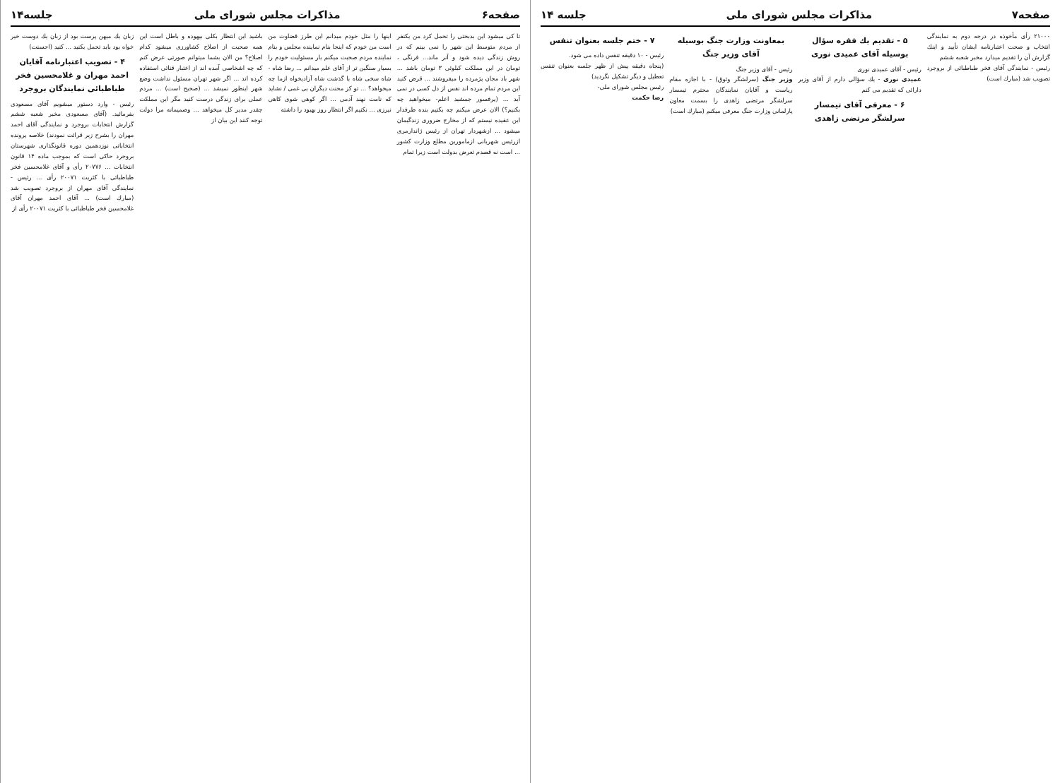صفحه۶ مذاکرات مجلس شورای ملی جلسه۱۴
تا کی میشود این بدبختی را تحمل کرد من یکنفر از مردم متوسط این شهر را نمی بینم که در روش زندگی دیده شود و آنر ماند... فرنگی ، تومان در این مملکت کیلوئی ۳ تومان باشد ... شهر باد مجان پژمرده را میفروشند ... قرض کنید این مردم تمام مرده اند نفس از دل کسی در نمی آید ... (پرفسور جمشید اعلم- میخواهید چه بکنیم؟) الان عرض میکنم چه بکنیم بنده طرفدار این عقیده نیستم که از مخارج ضروری زندگیمان میشود ... ازشهردار تهران از رئیس ژاندارمری ازرئیس شهربانی ازمامورین مطلع وزارت کشور ... است نه قصدم تعرض بدولت است زیرا تمام
اینها را مثل خودم میدانم این طرز قضاوت من است من خودم که اینجا بنام نماینده مجلس و بنام نماینده مردم صحبت میکنم بار مسئولیت خودم را بسیار سنگین تر از آقای علم میدانم ... رضا شاه - شاه سخی شاه با گذشت شاه آزادیخواه ازما چه میخواهد؟ ... تو کز محنت دیگران بی غمی / نشاید که نامت نهند آدمی ... اگر کوهی شوی کاهی نیرزی ... نکنیم اگر انتظار روز بهبود را داشته
باشید این انتظار بکلی بیهوده و باطل است این همه صحبت از اصلاح کشاورزی میشود کدام اصلاح؟ من الان بشما میتوانم صورتی عرض کنم که چه اشخاصی آمده اند از اعتبار قنائی استفاده کرده اند ... اگر شهر تهران مسئول نداشت وضع شهر اینطور نمیشد ... (صحیح است) ... مردم عملی برای زندگی درست کنید مگر این مملکت چقدر مدیر کل میخواهد ... وصمیمانه مرا دولت توجه کنند این بیان از
زبان یك میهن پرست بود از زبان یك دوست خیر خواه بود باید تحمل بکنید ... کنید (احسنت)
۴ - تصویب اعتبارنامه آقایان احمد مهران و غلامحسین فخر طباطبائی نمایندگان بروجرد
رئیس - وارد دستور میشویم آقای مسعودی بفرمائید. (آقای مسعودی مخبر شعبه ششم گزارش انتخابات بروجرد و نمایندگی آقای احمد مهران را بشرح زیر قرائت نمودند) خلاصه پرونده انتخاباتی نوزدهمین دوره قانونگذاری شهرستان بروجرد حاکی است که بموجب ماده ۱۴ قانون انتخابات ... ۲۰۷۷۶ رأی و آقای غلامحسین فخر طباطبائی با کثریت ۲۰۰۷۱ رأی ... رئیس - نمایندگی آقای مهران از بروجرد تصویب شد (مبارك است) ... آقای احمد مهران آقای غلامحسین فخر طباطبائی با کثریت ۲۰۰۷۱ رأی از
صفحه۷ مذاکرات مجلس شورای ملی جلسه ۱۴
۲۱۰۰۰ رأی مأخوذه در درجه دوم به نمایندگی انتخاب و صحت اعتبارنامه ایشان تأیید و اینك گزارش آن را تقدیم میدارد مخبر شعبه ششم
رئیس - نمایندگی آقای فخر طباطبائی از بروجرد تصویب شد (مبارك است)
۵ - تقدیم یك فقره سؤال بوسیله آقای عمیدی نوری
رئیس - آقای عمیدی نوری
عمیدی نوری - یك سؤالی دارم از آقای وزیر دارائی که تقدیم می کنم
۶ - معرفی آقای تیمسار سرلشگر مرتضی زاهدی
بمعاونت وزارت جنگ بوسیله آقای وزیر جنگ
رئیس - آقای وزیر جنگ
وزیر جنگ (سرلشگر وثوق) - با اجازه مقام ریاست و آقایان نمایندگان محترم تیمسار سرلشگر مرتضی زاهدی را بسمت معاون پارلمانی وزارت جنگ معرفی میکنم (مبارك است)
۷ - ختم جلسه بعنوان تنفس
رئیس - ۱۰ دقیقه تنفس داده می شود.
(پنجاه دقیقه پیش از ظهر جلسه بعنوان تنفس تعطیل و دیگر تشکیل نگردید)
رئیس مجلس شورای ملی-
رضا حکمت